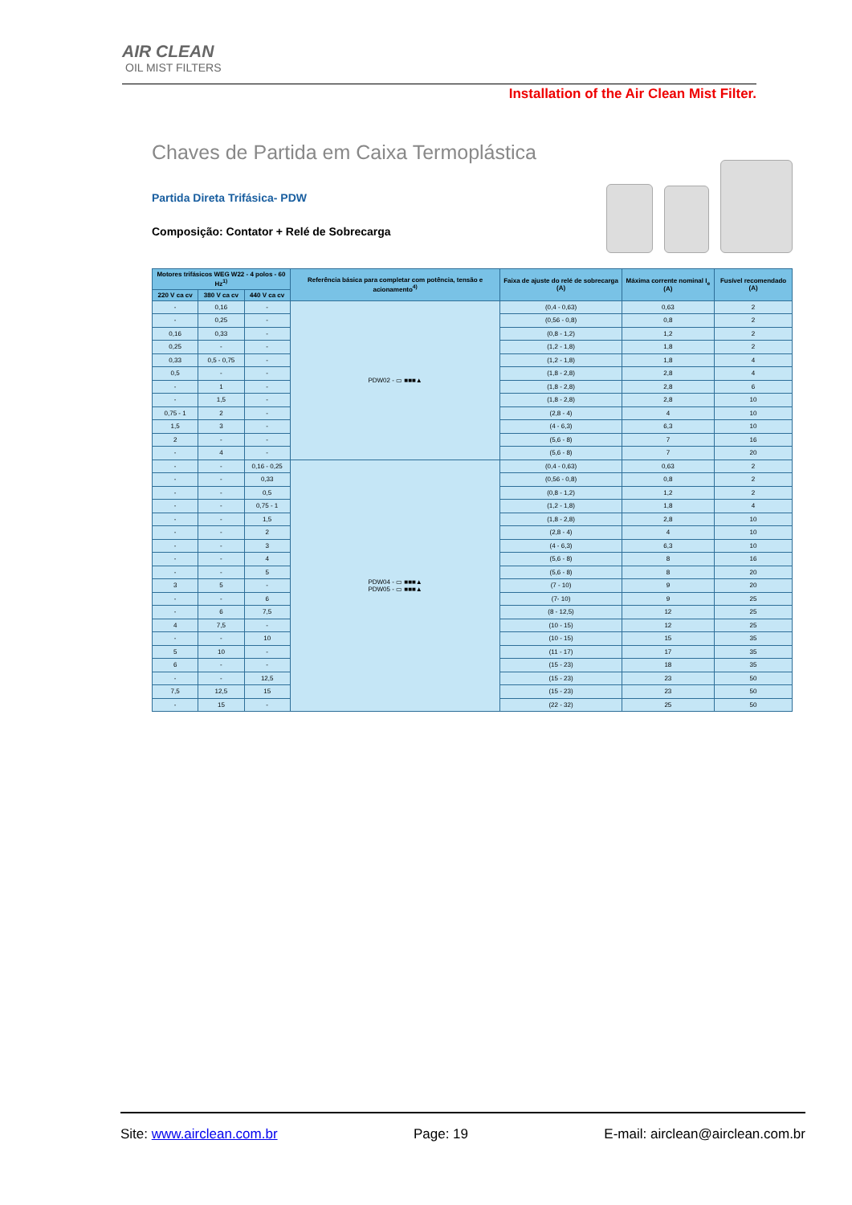AIR CLEAN
OIL MIST FILTERS
Installation of the Air Clean Mist Filter.
Chaves de Partida em Caixa Termoplástica
Partida Direta Trifásica- PDW
Composição: Contator + Relé de Sobrecarga
| Motores trifásicos WEG W22 - 4 polos - 60 Hz<sup>1)</sup> | | | Referência básica para completar com potência, tensão e acionamento<sup>4)</sup> | Faixa de ajuste do relé de sobrecarga (A) | Máxima corrente nominal I<sub>e</sub> (A) | Fusível recomendado (A) |
| --- | --- | --- | --- | --- | --- | --- |
| 220 V ca cv | 380 V ca cv | 440 V ca cv | | | | |
| - | 0,16 | - | PDW02 - ▭ ■■■▲ | (0,4 - 0,63) | 0,63 | 2 |
| - | 0,25 | - | | (0,56 - 0,8) | 0,8 | 2 |
| 0,16 | 0,33 | - | | (0,8 - 1,2) | 1,2 | 2 |
| 0,25 | - | - | | (1,2 - 1,8) | 1,8 | 2 |
| 0,33 | 0,5 - 0,75 | - | | (1,2 - 1,8) | 1,8 | 4 |
| 0,5 | - | - | | (1,8 - 2,8) | 2,8 | 4 |
| - | 1 | - | | (1,8 - 2,8) | 2,8 | 6 |
| - | 1,5 | - | | (1,8 - 2,8) | 2,8 | 10 |
| 0,75 - 1 | 2 | - | | (2,8 - 4) | 4 | 10 |
| 1,5 | 3 | - | | (4 - 6,3) | 6,3 | 10 |
| 2 | - | - | | (5,6 - 8) | 7 | 16 |
| - | 4 | - | | (5,6 - 8) | 7 | 20 |
| - | - | 0,16 - 0,25 | PDW04 - ▭ ■■■▲ PDW05 - ▭ ■■■▲ | (0,4 - 0,63) | 0,63 | 2 |
| - | - | 0,33 | | (0,56 - 0,8) | 0,8 | 2 |
| - | - | 0,5 | | (0,8 - 1,2) | 1,2 | 2 |
| - | - | 0,75 - 1 | | (1,2 - 1,8) | 1,8 | 4 |
| - | - | 1,5 | | (1,8 - 2,8) | 2,8 | 10 |
| - | - | 2 | | (2,8 - 4) | 4 | 10 |
| - | - | 3 | | (4 - 6,3) | 6,3 | 10 |
| - | - | 4 | | (5,6 - 8) | 8 | 16 |
| - | - | 5 | | (5,6 - 8) | 8 | 20 |
| 3 | 5 | - | | (7 - 10) | 9 | 20 |
| - | - | 6 | | (7- 10) | 9 | 25 |
| - | 6 | 7,5 | | (8 - 12,5) | 12 | 25 |
| 4 | 7,5 | - | | (10 - 15) | 12 | 25 |
| - | - | 10 | | (10 - 15) | 15 | 35 |
| 5 | 10 | - | | (11 - 17) | 17 | 35 |
| 6 | - | - | | (15 - 23) | 18 | 35 |
| - | - | 12,5 | | (15 - 23) | 23 | 50 |
| 7,5 | 12,5 | 15 | | (15 - 23) | 23 | 50 |
| - | 15 | - | | (22 - 32) | 25 | 50 |
Site: www.airclean.com.br Page: 19 E-mail: airclean@airclean.com.br